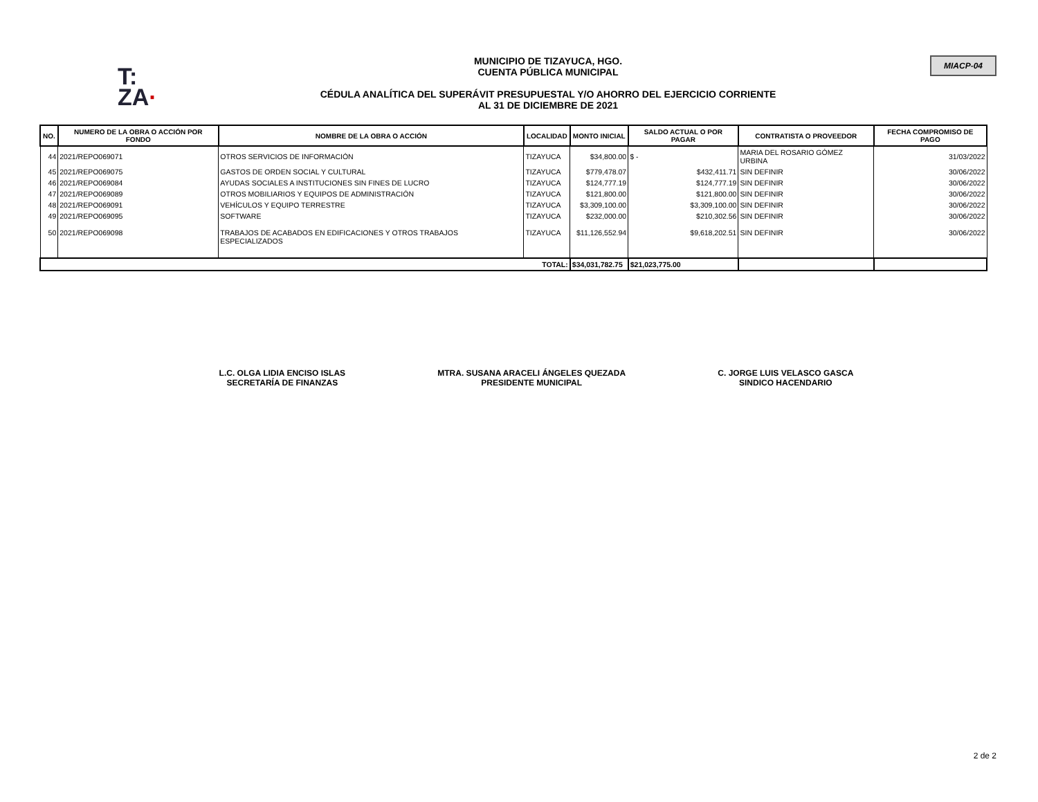T:
ZA·
MUNICIPIO DE TIZAYUCA, HGO.
CUENTA PÚBLICA MUNICIPAL
CÉDULA ANALÍTICA DEL SUPERÁVIT PRESUPUESTAL Y/O AHORRO DEL EJERCICIO CORRIENTE
AL 31 DE DICIEMBRE DE 2021
MIACP-04
| NO. | NUMERO DE LA OBRA O ACCIÓN POR FONDO | NOMBRE DE LA OBRA O ACCIÓN | LOCALIDAD | MONTO INICIAL | SALDO ACTUAL O POR PAGAR | CONTRATISTA O PROVEEDOR | FECHA COMPROMISO DE PAGO |
| --- | --- | --- | --- | --- | --- | --- | --- |
| 44 | 2021/REPO069071 | OTROS SERVICIOS DE INFORMACIÓN | TIZAYUCA | $34,800.00 | $ - | MARIA DEL ROSARIO GÓMEZ URBINA | 31/03/2022 |
| 45 | 2021/REPO069075 | GASTOS DE ORDEN SOCIAL Y CULTURAL | TIZAYUCA | $779,478.07 | $432,411.71 | SIN DEFINIR | 30/06/2022 |
| 46 | 2021/REPO069084 | AYUDAS SOCIALES A INSTITUCIONES SIN FINES DE LUCRO | TIZAYUCA | $124,777.19 | $124,777.19 | SIN DEFINIR | 30/06/2022 |
| 47 | 2021/REPO069089 | OTROS MOBILIARIOS Y EQUIPOS DE ADMINISTRACIÓN | TIZAYUCA | $121,800.00 | $121,800.00 | SIN DEFINIR | 30/06/2022 |
| 48 | 2021/REPO069091 | VEHÍCULOS Y EQUIPO TERRESTRE | TIZAYUCA | $3,309,100.00 | $3,309,100.00 | SIN DEFINIR | 30/06/2022 |
| 49 | 2021/REPO069095 | SOFTWARE | TIZAYUCA | $232,000.00 | $210,302.56 | SIN DEFINIR | 30/06/2022 |
| 50 | 2021/REPO069098 | TRABAJOS DE ACABADOS EN EDIFICACIONES Y OTROS TRABAJOS ESPECIALIZADOS | TIZAYUCA | $11,126,552.94 | $9,618,202.51 | SIN DEFINIR | 30/06/2022 |
| TOTAL: | | | | $34,031,782.75 | $21,023,775.00 | | |
L.C. OLGA LIDIA ENCISO ISLAS
SECRETARÍA DE FINANZAS
MTRA. SUSANA ARACELI ÁNGELES QUEZADA
PRESIDENTE MUNICIPAL
C. JORGE LUIS VELASCO GASCA
SINDICO HACENDARIO
2 de 2